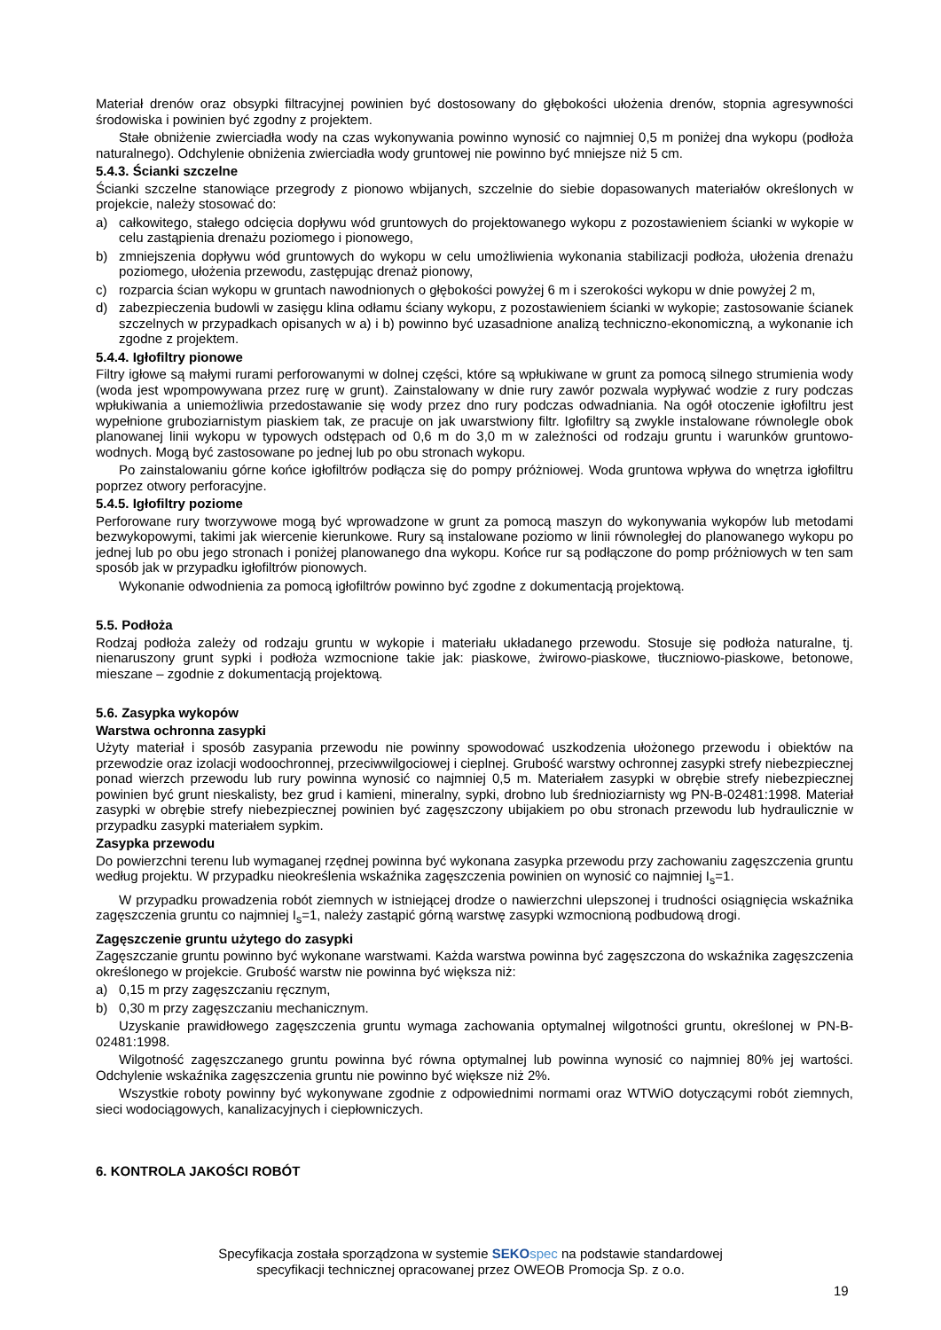Materiał drenów oraz obsypki filtracyjnej powinien być dostosowany do głębokości ułożenia drenów, stopnia agresywności środowiska i powinien być zgodny z projektem.
Stałe obniżenie zwierciadła wody na czas wykonywania powinno wynosić co najmniej 0,5 m poniżej dna wykopu (podłoża naturalnego). Odchylenie obniżenia zwierciadła wody gruntowej nie powinno być mniejsze niż 5 cm.
5.4.3. Ścianki szczelne
Ścianki szczelne stanowiące przegrody z pionowo wbijanych, szczelnie do siebie dopasowanych materiałów określonych w projekcie, należy stosować do:
a) całkowitego, stałego odcięcia dopływu wód gruntowych do projektowanego wykopu z pozostawieniem ścianki w wykopie w celu zastąpienia drenażu poziomego i pionowego,
b) zmniejszenia dopływu wód gruntowych do wykopu w celu umożliwienia wykonania stabilizacji podłoża, ułożenia drenażu poziomego, ułożenia przewodu, zastępując drenaż pionowy,
c) rozparcia ścian wykopu w gruntach nawodnionych o głębokości powyżej 6 m i szerokości wykopu w dnie powyżej 2 m,
d) zabezpieczenia budowli w zasięgu klina odłamu ściany wykopu, z pozostawieniem ścianki w wykopie; zastosowanie ścianek szczelnych w przypadkach opisanych w a) i b) powinno być uzasadnione analizą techniczno-ekonomiczną, a wykonanie ich zgodne z projektem.
5.4.4. Igłofiltry pionowe
Filtry igłowe są małymi rurami perforowanymi w dolnej części, które są wpłukiwane w grunt za pomocą silnego strumienia wody (woda jest wpompowywana przez rurę w grunt). Zainstalowany w dnie rury zawór pozwala wypływać wodzie z rury podczas wpłukiwania a uniemożliwia przedostawanie się wody przez dno rury podczas odwadniania. Na ogół otoczenie igłofiltru jest wypełnione gruboziarnistym piaskiem tak, ze pracuje on jak uwarstwiony filtr. Igłofiltry są zwykle instalowane równolegle obok planowanej linii wykopu w typowych odstępach od 0,6 m do 3,0 m w zależności od rodzaju gruntu i warunków gruntowo-wodnych. Mogą być zastosowane po jednej lub po obu stronach wykopu.
Po zainstalowaniu górne końce igłofiltrów podłącza się do pompy próżniowej. Woda gruntowa wpływa do wnętrza igłofiltru poprzez otwory perforacyjne.
5.4.5. Igłofiltry poziome
Perforowane rury tworzywowe mogą być wprowadzone w grunt za pomocą maszyn do wykonywania wykopów lub metodami bezwykopowymi, takimi jak wiercenie kierunkowe. Rury są instalowane poziomo w linii równoległej do planowanego wykopu po jednej lub po obu jego stronach i poniżej planowanego dna wykopu. Końce rur są podłączone do pomp próżniowych w ten sam sposób jak w przypadku igłofiltrów pionowych.
Wykonanie odwodnienia za pomocą igłofiltrów powinno być zgodne z dokumentacją projektową.
5.5. Podłoża
Rodzaj podłoża zależy od rodzaju gruntu w wykopie i materiału układanego przewodu. Stosuje się podłoża naturalne, tj. nienaruszony grunt sypki i podłoża wzmocnione takie jak: piaskowe, żwirowo-piaskowe, tłuczniowo-piaskowe, betonowe, mieszane – zgodnie z dokumentacją projektową.
5.6. Zasypka wykopów
Warstwa ochronna zasypki
Użyty materiał i sposób zasypania przewodu nie powinny spowodować uszkodzenia ułożonego przewodu i obiektów na przewodzie oraz izolacji wodoochronnej, przeciwwilgociowej i cieplnej. Grubość warstwy ochronnej zasypki strefy niebezpiecznej ponad wierzch przewodu lub rury powinna wynosić co najmniej 0,5 m. Materiałem zasypki w obrębie strefy niebezpiecznej powinien być grunt nieskalisty, bez grud i kamieni, mineralny, sypki, drobno lub średnioziarnisty wg PN-B-02481:1998. Materiał zasypki w obrębie strefy niebezpiecznej powinien być zagęszczony ubijakiem po obu stronach przewodu lub hydraulicznie w przypadku zasypki materiałem sypkim.
Zasypka przewodu
Do powierzchni terenu lub wymaganej rzędnej powinna być wykonana zasypka przewodu przy zachowaniu zagęszczenia gruntu według projektu. W przypadku nieokreślenia wskaźnika zagęszczenia powinien on wynosić co najmniej I<sub>s</sub>=1.
W przypadku prowadzenia robót ziemnych w istniejącej drodze o nawierzchni ulepszonej i trudności osiągnięcia wskaźnika zagęszczenia gruntu co najmniej I<sub>s</sub>=1, należy zastąpić górną warstwę zasypki wzmocnioną podbudową drogi.
Zagęszczenie gruntu użytego do zasypki
Zagęszczanie gruntu powinno być wykonane warstwami. Każda warstwa powinna być zagęszczona do wskaźnika zagęszczenia określonego w projekcie. Grubość warstw nie powinna być większa niż:
a) 0,15 m przy zagęszczaniu ręcznym,
b) 0,30 m przy zagęszczaniu mechanicznym.
Uzyskanie prawidłowego zagęszczenia gruntu wymaga zachowania optymalnej wilgotności gruntu, określonej w PN-B-02481:1998.
Wilgotność zagęszczanego gruntu powinna być równa optymalnej lub powinna wynosić co najmniej 80% jej wartości. Odchylenie wskaźnika zagęszczenia gruntu nie powinno być większe niż 2%.
Wszystkie roboty powinny być wykonywane zgodnie z odpowiednimi normami oraz WTWiO dotyczącymi robót ziemnych, sieci wodociągowych, kanalizacyjnych i ciepłowniczych.
6. KONTROLA JAKOŚCI ROBÓT
Specyfikacja została sporządzona w systemie SEKO spec na podstawie standardowej
specyfikacji technicznej opracowanej przez OWEOB Promocja Sp. z o.o.
19